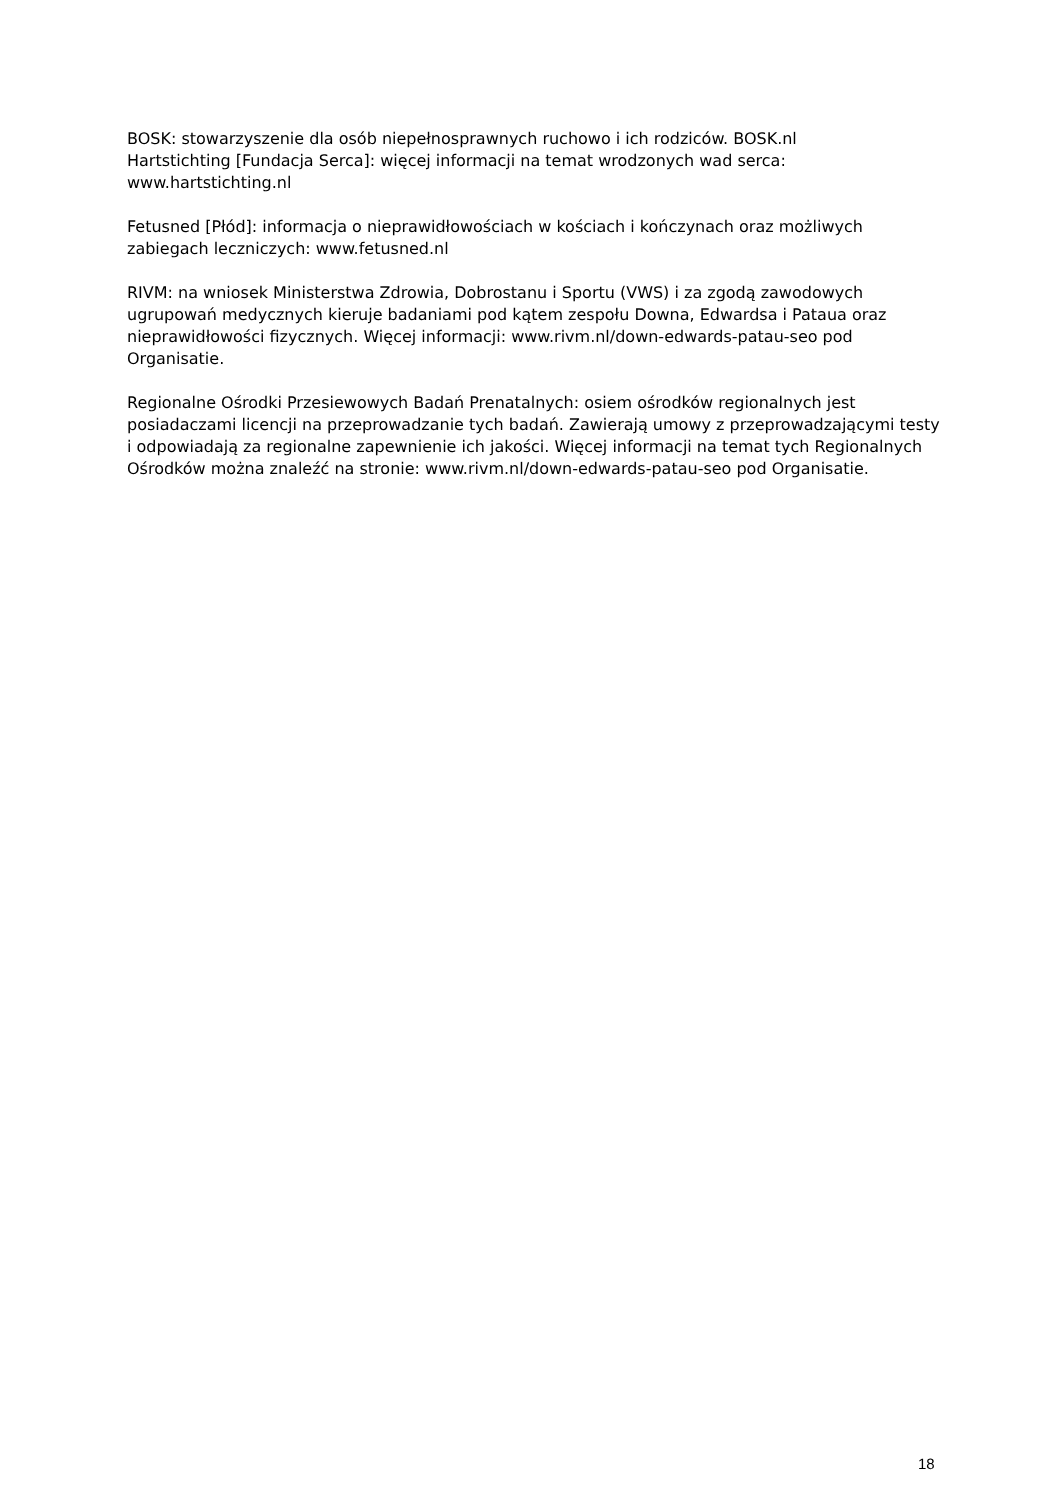BOSK: stowarzyszenie dla osób niepełnosprawnych ruchowo i ich rodziców. BOSK.nl
Hartstichting [Fundacja Serca]: więcej informacji na temat wrodzonych wad serca: www.hartstichting.nl
Fetusned [Płód]: informacja o nieprawidłowościach w kościach i kończynach oraz możliwych zabiegach leczniczych: www.fetusned.nl
RIVM: na wniosek Ministerstwa Zdrowia, Dobrostanu i Sportu (VWS) i za zgodą zawodowych ugrupowań medycznych kieruje badaniami pod kątem zespołu Downa, Edwardsa i Pataua oraz nieprawidłowości fizycznych. Więcej informacji: www.rivm.nl/down-edwards-patau-seo pod Organisatie.
Regionalne Ośrodki Przesiewowych Badań Prenatalnych: osiem ośrodków regionalnych jest posiadaczami licencji na przeprowadzanie tych badań. Zawierają umowy z przeprowadzającymi testy i odpowiadają za regionalne zapewnienie ich jakości. Więcej informacji na temat tych Regionalnych Ośrodków można znaleźć na stronie: www.rivm.nl/down-edwards-patau-seo pod Organisatie.
18